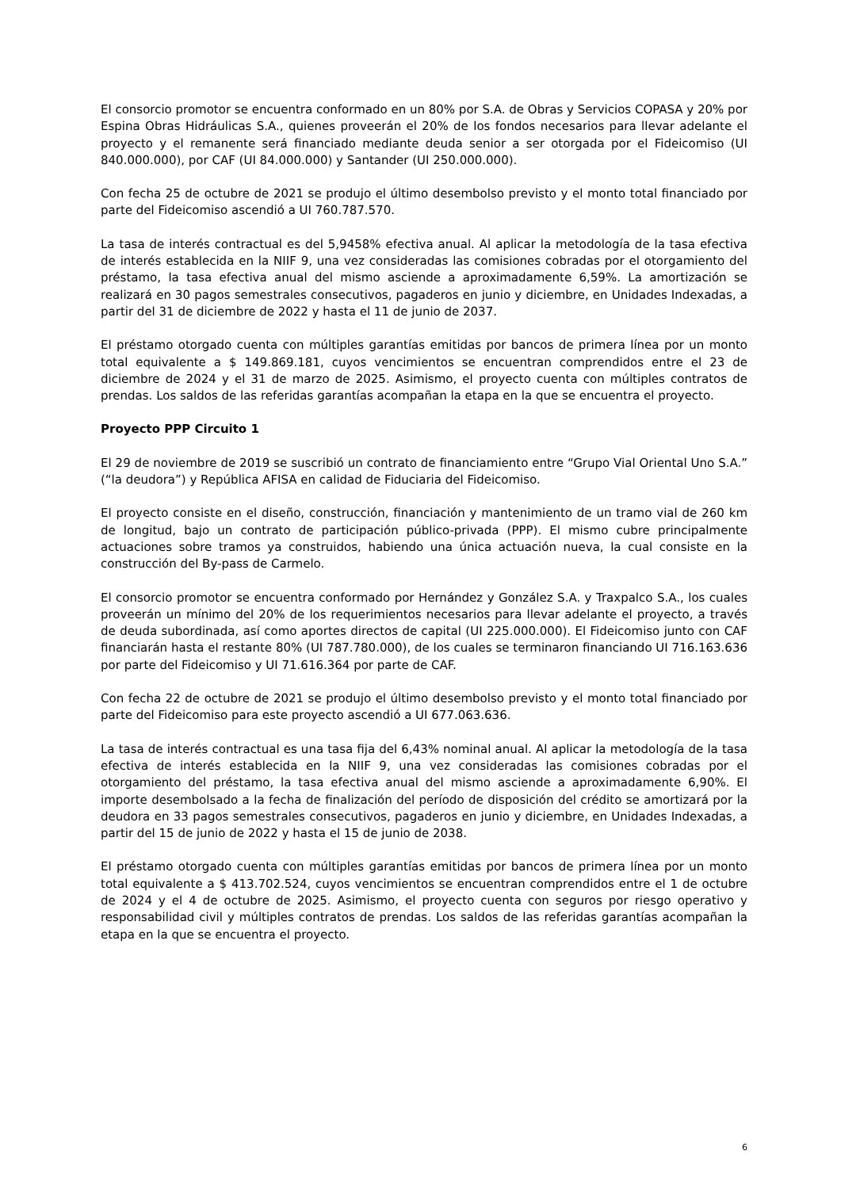El consorcio promotor se encuentra conformado en un 80% por S.A. de Obras y Servicios COPASA y 20% por Espina Obras Hidráulicas S.A., quienes proveerán el 20% de los fondos necesarios para llevar adelante el proyecto y el remanente será financiado mediante deuda senior a ser otorgada por el Fideicomiso (UI 840.000.000), por CAF (UI 84.000.000) y Santander (UI 250.000.000).
Con fecha 25 de octubre de 2021 se produjo el último desembolso previsto y el monto total financiado por parte del Fideicomiso ascendió a UI 760.787.570.
La tasa de interés contractual es del 5,9458% efectiva anual. Al aplicar la metodología de la tasa efectiva de interés establecida en la NIIF 9, una vez consideradas las comisiones cobradas por el otorgamiento del préstamo, la tasa efectiva anual del mismo asciende a aproximadamente 6,59%. La amortización se realizará en 30 pagos semestrales consecutivos, pagaderos en junio y diciembre, en Unidades Indexadas, a partir del 31 de diciembre de 2022 y hasta el 11 de junio de 2037.
El préstamo otorgado cuenta con múltiples garantías emitidas por bancos de primera línea por un monto total equivalente a $ 149.869.181, cuyos vencimientos se encuentran comprendidos entre el 23 de diciembre de 2024 y el 31 de marzo de 2025. Asimismo, el proyecto cuenta con múltiples contratos de prendas. Los saldos de las referidas garantías acompañan la etapa en la que se encuentra el proyecto.
Proyecto PPP Circuito 1
El 29 de noviembre de 2019 se suscribió un contrato de financiamiento entre “Grupo Vial Oriental Uno S.A.” (“la deudora”) y República AFISA en calidad de Fiduciaria del Fideicomiso.
El proyecto consiste en el diseño, construcción, financiación y mantenimiento de un tramo vial de 260 km de longitud, bajo un contrato de participación público-privada (PPP). El mismo cubre principalmente actuaciones sobre tramos ya construidos, habiendo una única actuación nueva, la cual consiste en la construcción del By-pass de Carmelo.
El consorcio promotor se encuentra conformado por Hernández y González S.A. y Traxpalco S.A., los cuales proveerán un mínimo del 20% de los requerimientos necesarios para llevar adelante el proyecto, a través de deuda subordinada, así como aportes directos de capital (UI 225.000.000). El Fideicomiso junto con CAF financiarán hasta el restante 80% (UI 787.780.000), de los cuales se terminaron financiando UI 716.163.636 por parte del Fideicomiso y UI 71.616.364 por parte de CAF.
Con fecha 22 de octubre de 2021 se produjo el último desembolso previsto y el monto total financiado por parte del Fideicomiso para este proyecto ascendió a UI 677.063.636.
La tasa de interés contractual es una tasa fija del 6,43% nominal anual. Al aplicar la metodología de la tasa efectiva de interés establecida en la NIIF 9, una vez consideradas las comisiones cobradas por el otorgamiento del préstamo, la tasa efectiva anual del mismo asciende a aproximadamente 6,90%. El importe desembolsado a la fecha de finalización del período de disposición del crédito se amortizará por la deudora en 33 pagos semestrales consecutivos, pagaderos en junio y diciembre, en Unidades Indexadas, a partir del 15 de junio de 2022 y hasta el 15 de junio de 2038.
El préstamo otorgado cuenta con múltiples garantías emitidas por bancos de primera línea por un monto total equivalente a $ 413.702.524, cuyos vencimientos se encuentran comprendidos entre el 1 de octubre de 2024 y el 4 de octubre de 2025. Asimismo, el proyecto cuenta con seguros por riesgo operativo y responsabilidad civil y múltiples contratos de prendas. Los saldos de las referidas garantías acompañan la etapa en la que se encuentra el proyecto.
6